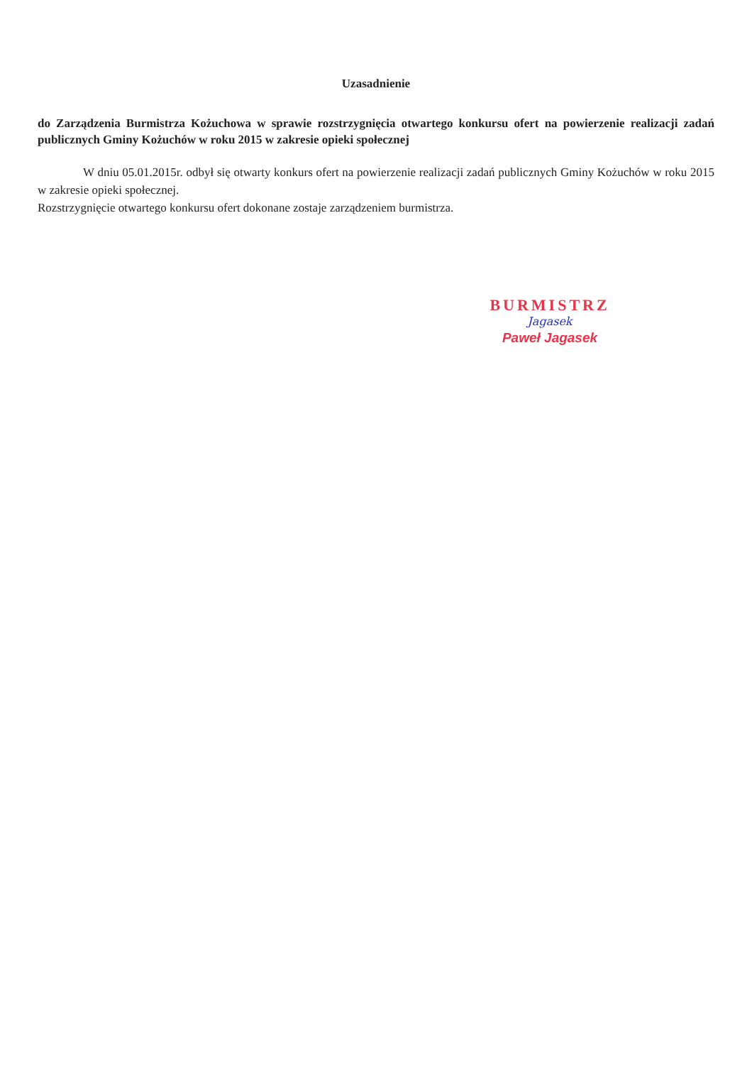Uzasadnienie
do Zarządzenia Burmistrza Kożuchowa w sprawie rozstrzygnięcia otwartego konkursu ofert na powierzenie realizacji zadań publicznych Gminy Kożuchów w roku 2015 w zakresie opieki społecznej
W dniu 05.01.2015r. odbył się otwarty konkurs ofert na powierzenie realizacji zadań publicznych Gminy Kożuchów w roku 2015 w zakresie opieki społecznej.
Rozstrzygnięcie otwartego konkursu ofert dokonane zostaje zarządzeniem burmistrza.
BURMISTRZ
Jagasek
Paweł Jagasek